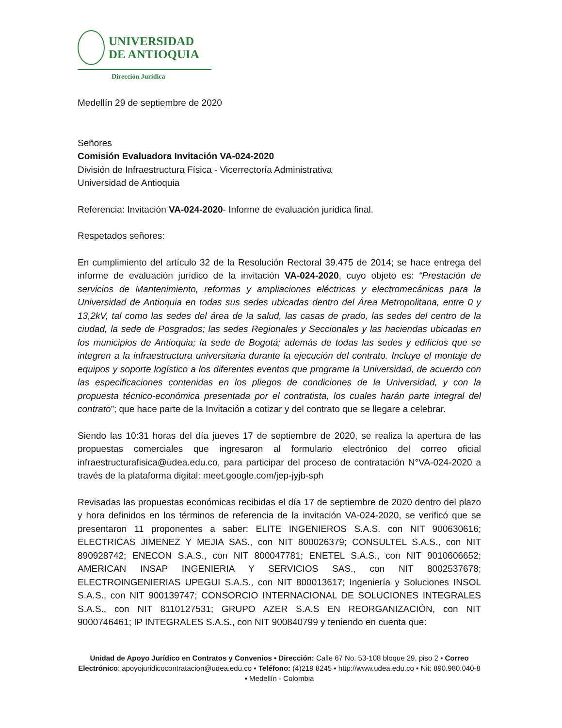UNIVERSIDAD
DE ANTIOQUIA
Dirección Jurídica
Medellín 29 de septiembre de 2020
Señores
Comisión Evaluadora Invitación VA-024-2020
División de Infraestructura Física - Vicerrectoría Administrativa
Universidad de Antioquia
Referencia: Invitación VA-024-2020- Informe de evaluación jurídica final.
Respetados señores:
En cumplimiento del artículo 32 de la Resolución Rectoral 39.475 de 2014; se hace entrega del informe de evaluación jurídico de la invitación VA-024-2020, cuyo objeto es: “Prestación de servicios de Mantenimiento, reformas y ampliaciones eléctricas y electromecánicas para la Universidad de Antioquia en todas sus sedes ubicadas dentro del Área Metropolitana, entre 0 y 13,2kV, tal como las sedes del área de la salud, las casas de prado, las sedes del centro de la ciudad, la sede de Posgrados; las sedes Regionales y Seccionales y las haciendas ubicadas en los municipios de Antioquia; la sede de Bogotá; además de todas las sedes y edificios que se integren a la infraestructura universitaria durante la ejecución del contrato. Incluye el montaje de equipos y soporte logístico a los diferentes eventos que programe la Universidad, de acuerdo con las especificaciones contenidas en los pliegos de condiciones de la Universidad, y con la propuesta técnico-económica presentada por el contratista, los cuales harán parte integral del contrato”; que hace parte de la Invitación a cotizar y del contrato que se llegare a celebrar.
Siendo las 10:31 horas del día jueves 17 de septiembre de 2020, se realiza la apertura de las propuestas comerciales que ingresaron al formulario electrónico del correo oficial infraestructurafisica@udea.edu.co, para participar del proceso de contratación N°VA-024-2020 a través de la plataforma digital: meet.google.com/jep-jyjb-sph
Revisadas las propuestas económicas recibidas el día 17 de septiembre de 2020 dentro del plazo y hora definidos en los términos de referencia de la invitación VA-024-2020, se verificó que se presentaron 11 proponentes a saber: ELITE INGENIEROS S.A.S. con NIT 900630616; ELECTRICAS JIMENEZ Y MEJIA SAS., con NIT 800026379; CONSULTEL S.A.S., con NIT 890928742; ENECON S.A.S., con NIT 800047781; ENETEL S.A.S., con NIT 9010606652; AMERICAN INSAP INGENIERIA Y SERVICIOS SAS., con NIT 8002537678; ELECTROINGENIERIAS UPEGUI S.A.S., con NIT 800013617; Ingeniería y Soluciones INSOL S.A.S., con NIT 900139747; CONSORCIO INTERNACIONAL DE SOLUCIONES INTEGRALES S.A.S., con NIT 8110127531; GRUPO AZER S.A.S EN REORGANIZACIÓN, con NIT 9000746461; IP INTEGRALES S.A.S., con NIT 900840799 y teniendo en cuenta que:
Unidad de Apoyo Jurídico en Contratos y Convenios ▪ Dirección: Calle 67 No. 53-108 bloque 29, piso 2 ▪ Correo Electrónico: apoyojuridicocontratacion@udea.edu.co ▪ Teléfono: (4)219 8245 ▪ http://www.udea.edu.co ▪ Nit: 890.980.040-8 ▪ Medellín - Colombia